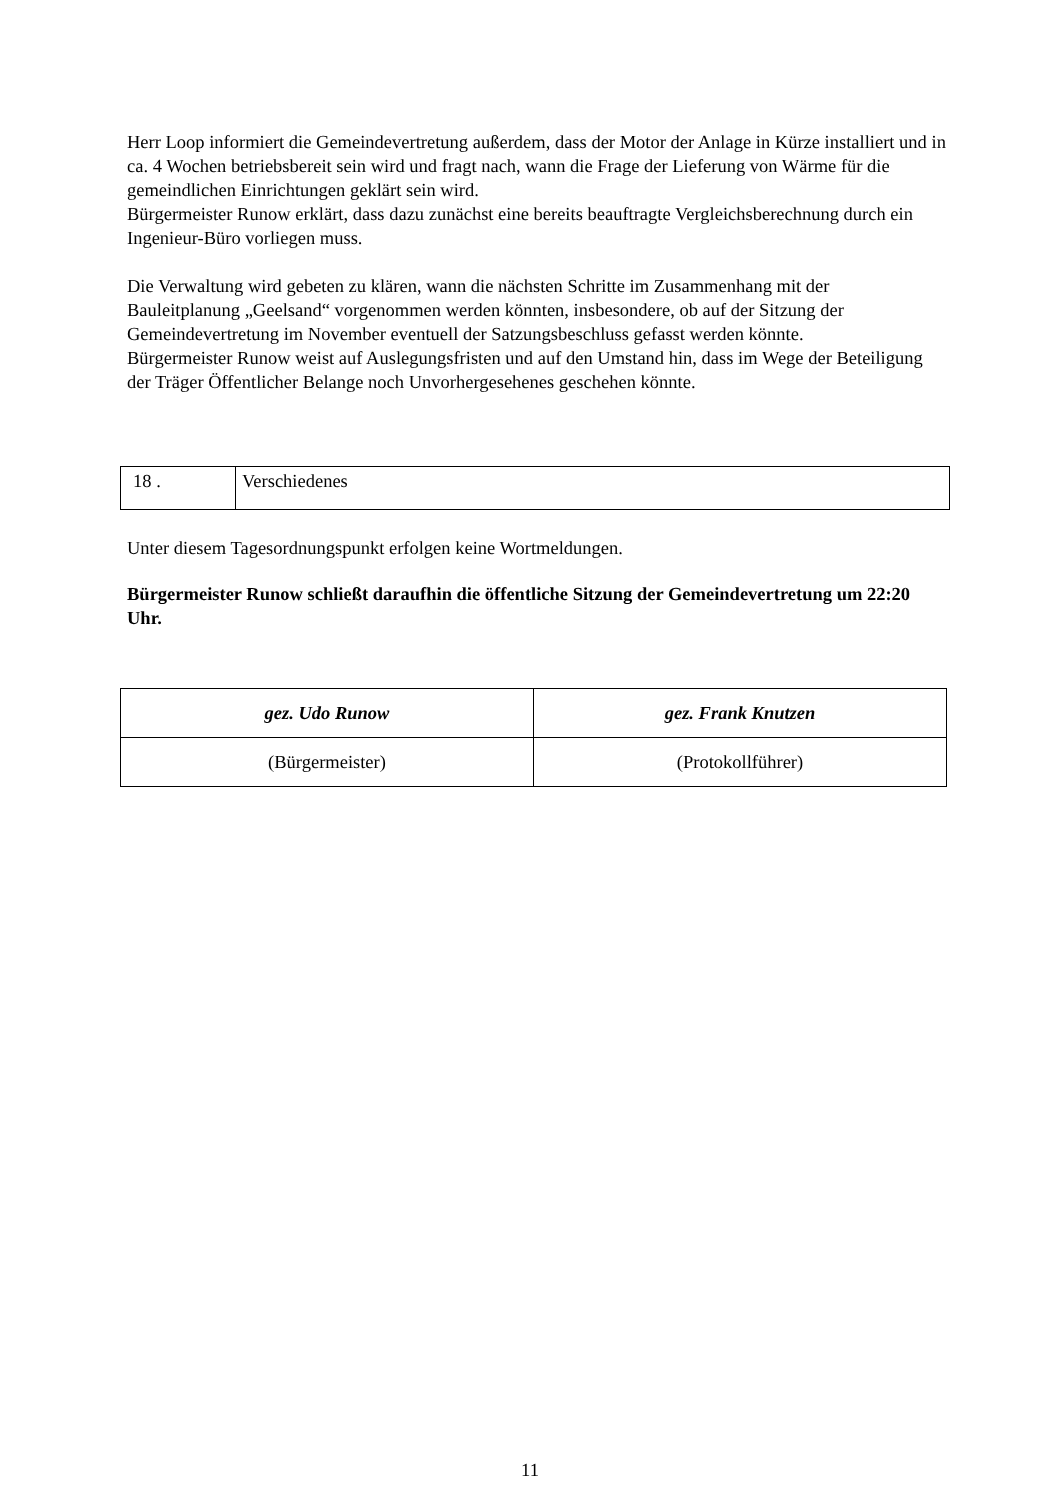Herr Loop informiert die Gemeindevertretung außerdem, dass der Motor der Anlage in Kürze installiert und in ca. 4 Wochen betriebsbereit sein wird und fragt nach, wann die Frage der Lieferung von Wärme für die gemeindlichen Einrichtungen geklärt sein wird.
Bürgermeister Runow erklärt, dass dazu zunächst eine bereits beauftragte Vergleichsberechnung durch ein Ingenieur-Büro vorliegen muss.
Die Verwaltung wird gebeten zu klären, wann die nächsten Schritte im Zusammenhang mit der Bauleitplanung „Geelsand“ vorgenommen werden könnten, insbesondere, ob auf der Sitzung der Gemeindevertretung im November eventuell der Satzungsbeschluss gefasst werden könnte.
Bürgermeister Runow weist auf Auslegungsfristen und auf den Umstand hin, dass im Wege der Beteiligung der Träger Öffentlicher Belange noch Unvorhergesehenes geschehen könnte.
| 18 . | Verschiedenes |
Unter diesem Tagesordnungspunkt erfolgen keine Wortmeldungen.
Bürgermeister Runow schließt daraufhin die öffentliche Sitzung der Gemeindevertretung um 22:20 Uhr.
| gez. Udo Runow | gez. Frank Knutzen |
| (Bürgermeister) | (Protokollführer) |
11